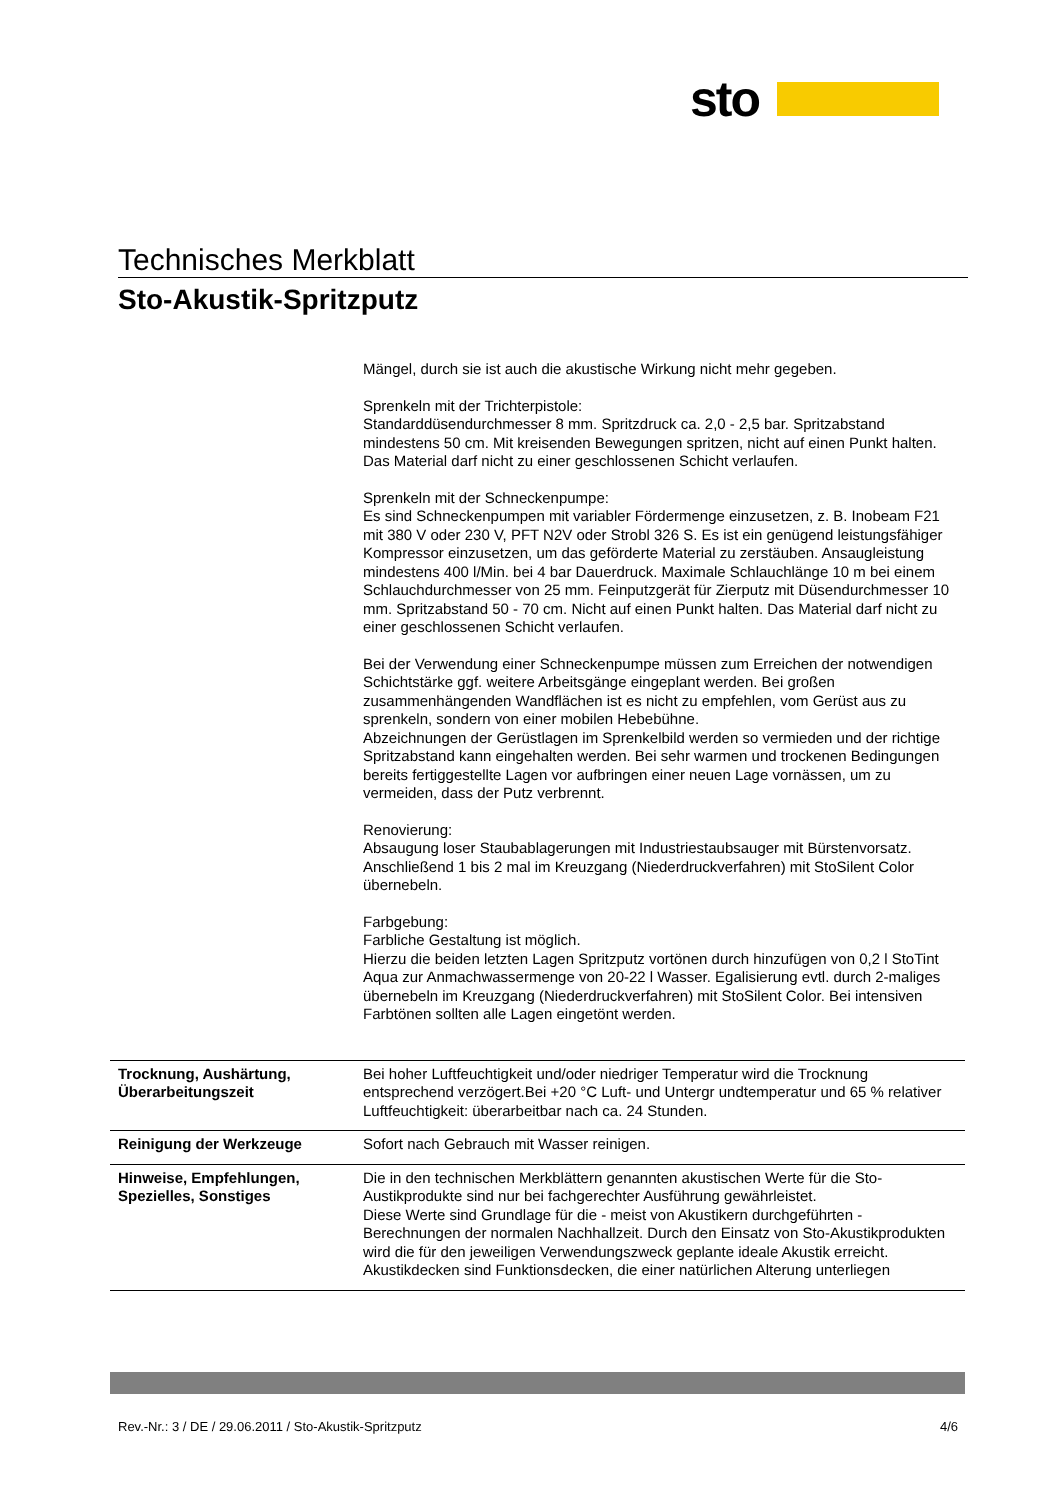sto
Technisches Merkblatt
Sto-Akustik-Spritzputz
Mängel, durch sie ist auch die akustische Wirkung nicht mehr gegeben.
Sprenkeln mit der Trichterpistole:
Standarddüsendurchmesser 8 mm. Spritzdruck ca. 2,0 - 2,5 bar. Spritzabstand mindestens 50 cm. Mit kreisenden Bewegungen spritzen, nicht auf einen Punkt halten. Das Material darf nicht zu einer geschlossenen Schicht verlaufen.
Sprenkeln mit der Schneckenpumpe:
Es sind Schneckenpumpen mit variabler Fördermenge einzusetzen, z. B. Inobeam F21 mit 380 V oder 230 V, PFT N2V oder Strobl 326 S. Es ist ein genügend leistungsfähiger Kompressor einzusetzen, um das geförderte Material zu zerstäuben. Ansaugleistung mindestens 400 l/Min. bei 4 bar Dauerdruck. Maximale Schlauchlänge 10 m bei einem Schlauchdurchmesser von 25 mm. Feinputzgerät für Zierputz mit Düsendurchmesser 10 mm. Spritzabstand 50 - 70 cm. Nicht auf einen Punkt halten. Das Material darf nicht zu einer geschlossenen Schicht verlaufen.
Bei der Verwendung einer Schneckenpumpe müssen zum Erreichen der notwendigen Schichtstärke ggf. weitere Arbeitsgänge eingeplant werden. Bei großen zusammenhängenden Wandflächen ist es nicht zu empfehlen, vom Gerüst aus zu sprenkeln, sondern von einer mobilen Hebebühne.
Abzeichnungen der Gerüstlagen im Sprenkelbild werden so vermieden und der richtige Spritzabstand kann eingehalten werden. Bei sehr warmen und trockenen Bedingungen bereits fertiggestellte Lagen vor aufbringen einer neuen Lage vornässen, um zu vermeiden, dass der Putz verbrennt.
Renovierung:
Absaugung loser Staubablagerungen mit Industriestaubsauger mit Bürstenvorsatz. Anschließend 1 bis 2 mal im Kreuzgang (Niederdruckverfahren) mit StoSilent Color übernebeln.
Farbgebung:
Farbliche Gestaltung ist möglich.
Hierzu die beiden letzten Lagen Spritzputz vortönen durch hinzufügen von 0,2 l StoTint Aqua zur Anmachwassermenge von 20-22 l Wasser. Egalisierung evtl. durch 2-maliges übernebeln im Kreuzgang (Niederdruckverfahren) mit StoSilent Color. Bei intensiven Farbtönen sollten alle Lagen eingetönt werden.
Trocknung, Aushärtung, Überarbeitungszeit
Bei hoher Luftfeuchtigkeit und/oder niedriger Temperatur wird die Trocknung entsprechend verzögert.Bei +20 °C Luft- und Untergr undtemperatur und 65 % relativer Luftfeuchtigkeit: überarbeitbar nach ca. 24 Stunden.
Reinigung der Werkzeuge Sofort nach Gebrauch mit Wasser reinigen.
Hinweise, Empfehlungen, Spezielles, Sonstiges
Die in den technischen Merkblättern genannten akustischen Werte für die Sto-Austikprodukte sind nur bei fachgerechter Ausführung gewährleistet.
Diese Werte sind Grundlage für die - meist von Akustikern durchgeführten - Berechnungen der normalen Nachhallzeit. Durch den Einsatz von Sto-Akustikprodukten wird die für den jeweiligen Verwendungszweck geplante ideale Akustik erreicht.
Akustikdecken sind Funktionsdecken, die einer natürlichen Alterung unterliegen
Rev.-Nr.: 3 / DE / 29.06.2011 / Sto-Akustik-Spritzputz 4/6